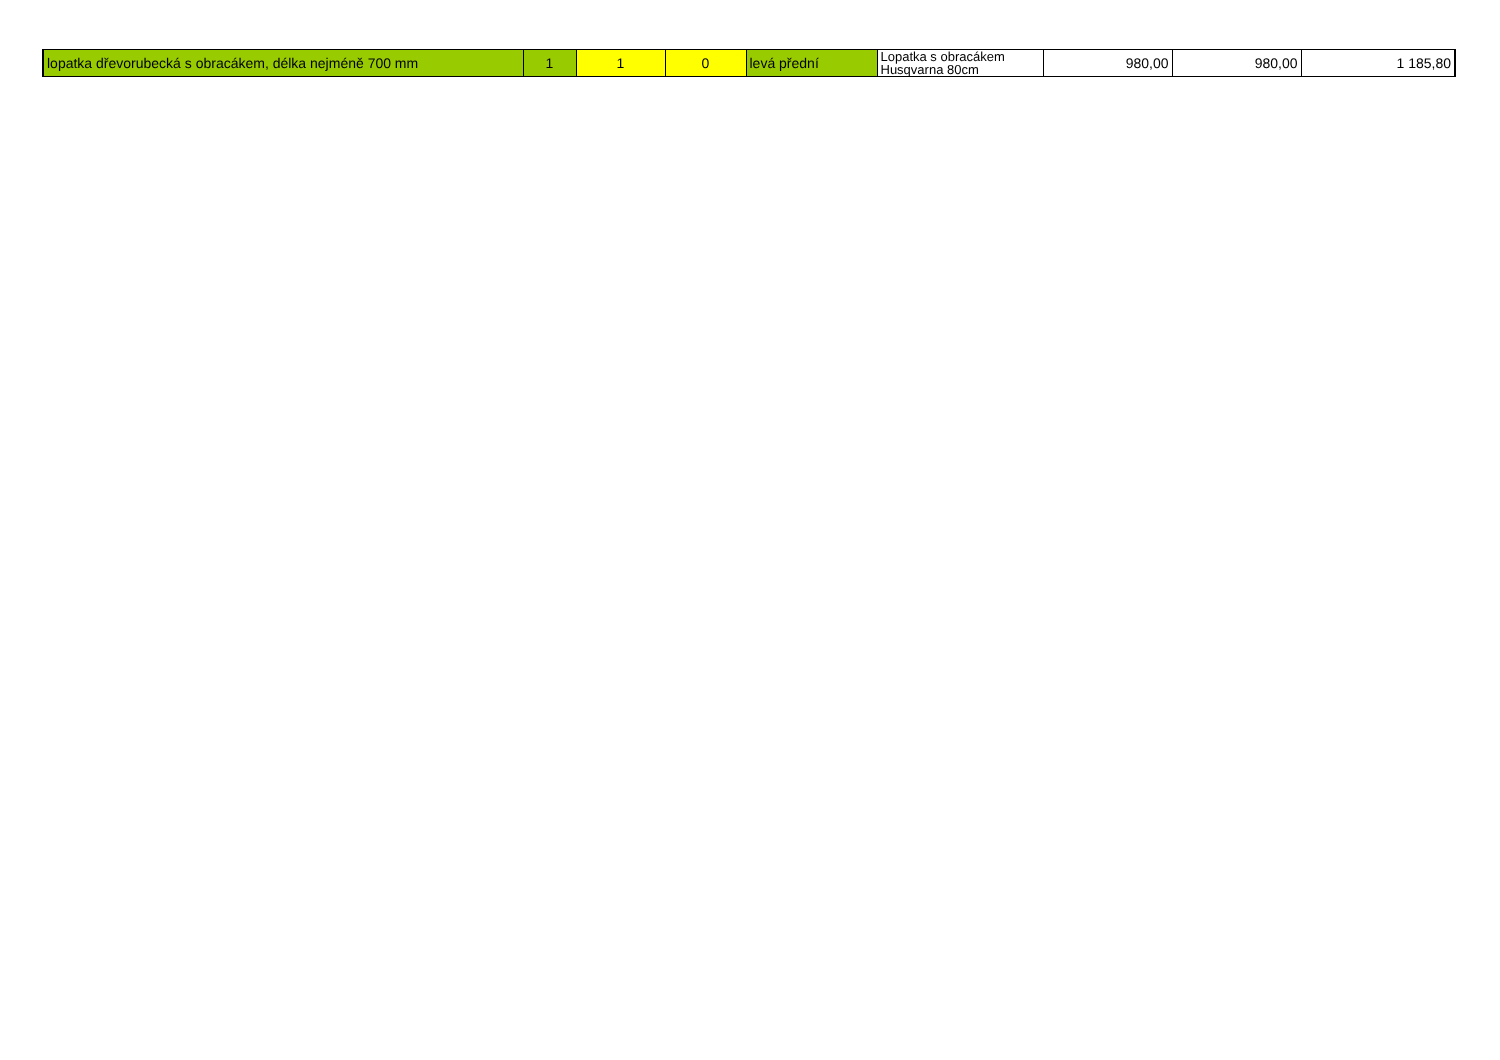| lopatka dřevorubecká s obracákem, délka nejméně 700 mm | 1 | 1 | 0 | levá přední | Lopatka s obracákem Husqvarna 80cm | 980,00 | 980,00 | 1 185,80 |